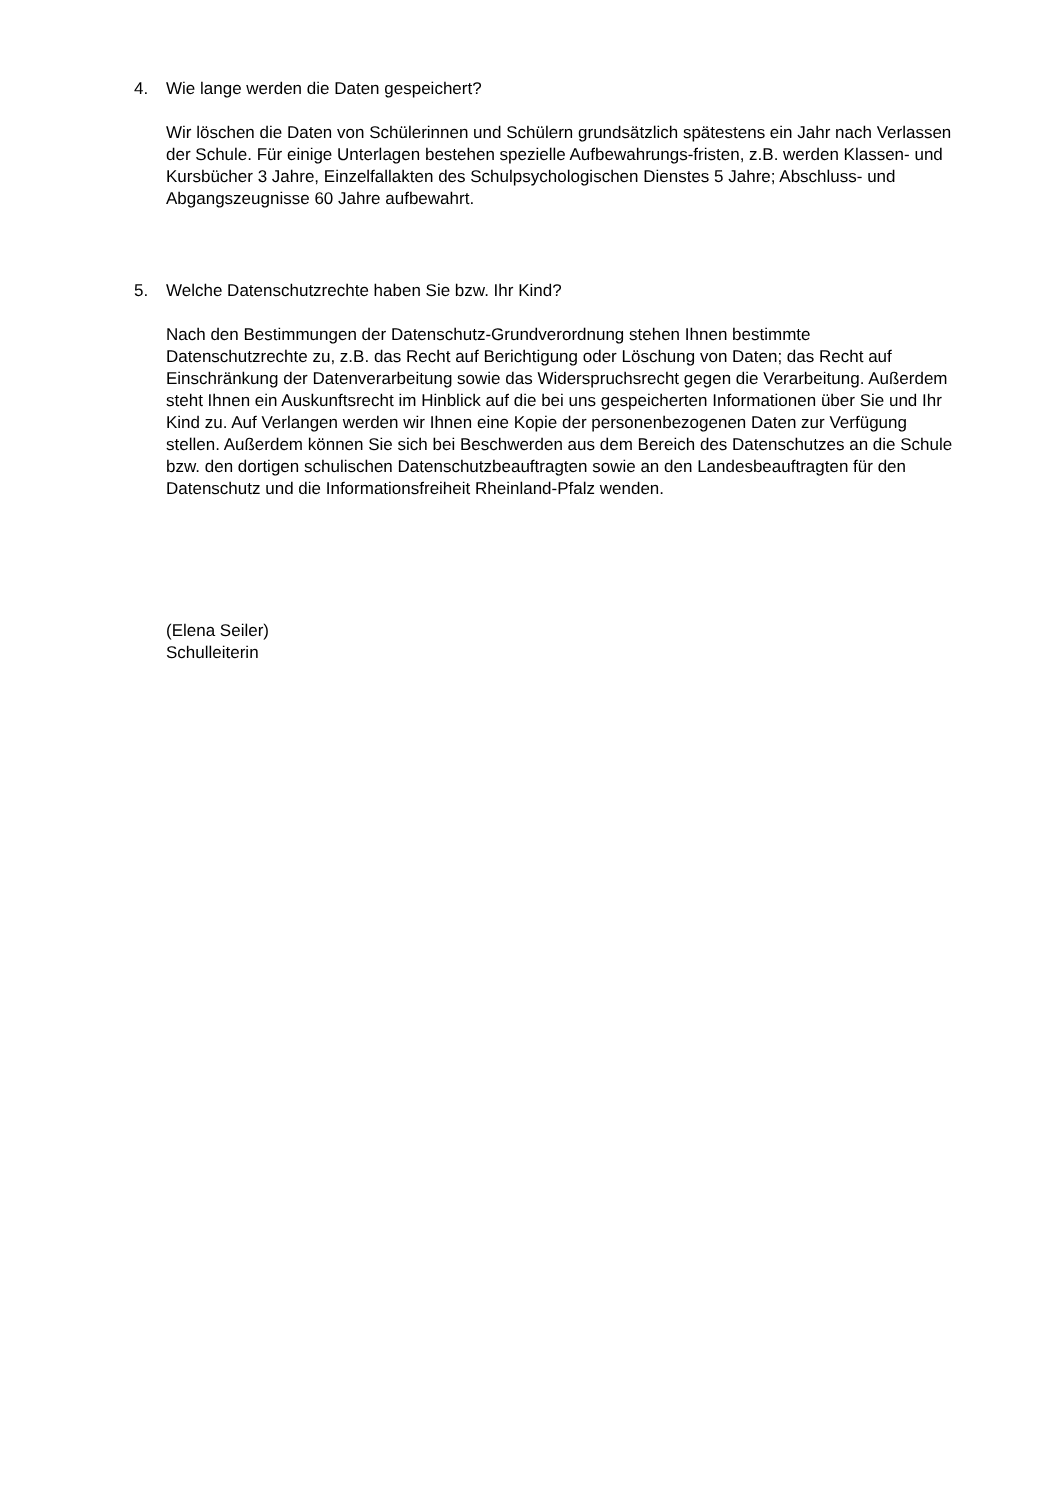4. Wie lange werden die Daten gespeichert?
Wir löschen die Daten von Schülerinnen und Schülern grundsätzlich spätestens ein Jahr nach Verlassen der Schule. Für einige Unterlagen bestehen spezielle Aufbewahrungs-fristen, z.B. werden Klassen- und Kursbücher 3 Jahre, Einzelfallakten des Schulpsychologischen Dienstes 5 Jahre; Abschluss- und Abgangszeugnisse 60 Jahre aufbewahrt.
5. Welche Datenschutzrechte haben Sie bzw. Ihr Kind?
Nach den Bestimmungen der Datenschutz-Grundverordnung stehen Ihnen bestimmte Datenschutzrechte zu, z.B. das Recht auf Berichtigung oder Löschung von Daten; das Recht auf Einschränkung der Datenverarbeitung sowie das Widerspruchsrecht gegen die Verarbeitung. Außerdem steht Ihnen ein Auskunftsrecht im Hinblick auf die bei uns gespeicherten Informationen über Sie und Ihr Kind zu. Auf Verlangen werden wir Ihnen eine Kopie der personenbezogenen Daten zur Verfügung stellen. Außerdem können Sie sich bei Beschwerden aus dem Bereich des Datenschutzes an die Schule bzw. den dortigen schulischen Datenschutzbeauftragten sowie an den Landesbeauftragten für den Datenschutz und die Informationsfreiheit Rheinland-Pfalz wenden.
(Elena Seiler)
Schulleiterin